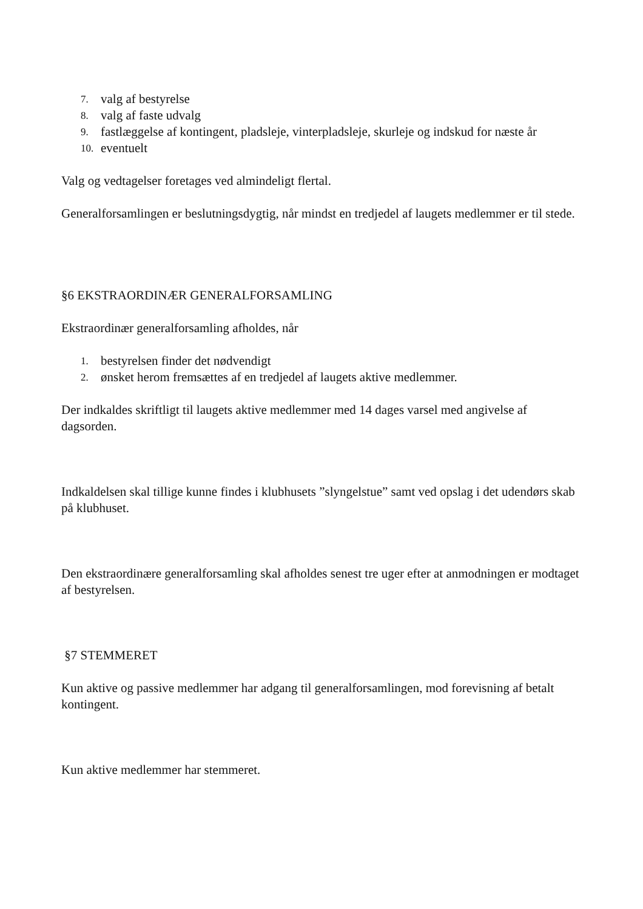7. valg af bestyrelse
8. valg af faste udvalg
9. fastlæggelse af kontingent, pladsleje, vinterpladsleje, skurleje og indskud for næste år
10. eventuelt
Valg og vedtagelser foretages ved almindeligt flertal.
Generalforsamlingen er beslutningsdygtig, når mindst en tredjedel af laugets medlemmer er til stede.
§6 EKSTRAORDINÆR GENERALFORSAMLING
Ekstraordinær generalforsamling afholdes, når
1. bestyrelsen finder det nødvendigt
2. ønsket herom fremsættes af en tredjedel af laugets aktive medlemmer.
Der indkaldes skriftligt til laugets aktive medlemmer med 14 dages varsel med angivelse af dagsorden.
Indkaldelsen skal tillige kunne findes i klubhusets ”slyngelstue” samt ved opslag i det udendørs skab på klubhuset.
Den ekstraordinære generalforsamling skal afholdes senest tre uger efter at anmodningen er modtaget af bestyrelsen.
§7 STEMMERET
Kun aktive og passive medlemmer har adgang til generalforsamlingen, mod forevisning af betalt kontingent.
Kun aktive medlemmer har stemmeret.